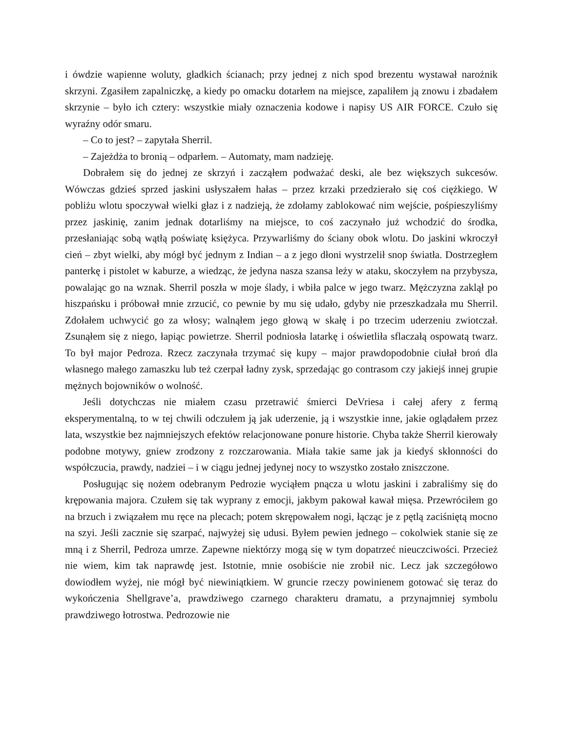i ówdzie wapienne woluty, gładkich ścianach; przy jednej z nich spod brezentu wystawał narożnik skrzyni. Zgasiłem zapalniczkę, a kiedy po omacku dotarłem na miejsce, zapaliłem ją znowu i zbadałem skrzynie – było ich cztery: wszystkie miały oznaczenia kodowe i napisy US AIR FORCE. Czuło się wyraźny odór smaru.
– Co to jest? – zapytała Sherril.
– Zajeżdża to bronią – odparłem. – Automaty, mam nadzieję.
Dobrałem się do jednej ze skrzyń i zacząłem podważać deski, ale bez większych sukcesów. Wówczas gdzieś sprzed jaskini usłyszałem hałas – przez krzaki przedzierało się coś ciężkiego. W pobliżu wlotu spoczywał wielki głaz i z nadzieją, że zdołamy zablokować nim wejście, pośpieszyliśmy przez jaskinię, zanim jednak dotarliśmy na miejsce, to coś zaczynało już wchodzić do środka, przesłaniając sobą wątłą poświatę księżyca. Przywarliśmy do ściany obok wlotu. Do jaskini wkroczył cień – zbyt wielki, aby mógł być jednym z Indian – a z jego dłoni wystrzelił snop światła. Dostrzegłem panterkę i pistolet w kaburze, a wiedząc, że jedyna nasza szansa leży w ataku, skoczyłem na przybysza, powalając go na wznak. Sherril poszła w moje ślady, i wbiła palce w jego twarz. Mężczyzna zaklął po hiszpańsku i próbował mnie zrzucić, co pewnie by mu się udało, gdyby nie przeszkadzała mu Sherril. Zdołałem uchwycić go za włosy; walnąłem jego głową w skałę i po trzecim uderzeniu zwiotczał. Zsunąłem się z niego, łapiąc powietrze. Sherril podniosła latarkę i oświetliła sflaczałą ospowatą twarz. To był major Pedroza. Rzecz zaczynała trzymać się kupy – major prawdopodobnie ciułał broń dla własnego małego zamaszku lub też czerpał ładny zysk, sprzedając go contrasom czy jakiejś innej grupie mężnych bojowników o wolność.
Jeśli dotychczas nie miałem czasu przetrawić śmierci DeVriesa i całej afery z fermą eksperymentalną, to w tej chwili odczułem ją jak uderzenie, ją i wszystkie inne, jakie oglądałem przez lata, wszystkie bez najmniejszych efektów relacjonowane ponure historie. Chyba także Sherril kierowały podobne motywy, gniew zrodzony z rozczarowania. Miała takie same jak ja kiedyś skłonności do współczucia, prawdy, nadziei – i w ciągu jednej jedynej nocy to wszystko zostało zniszczone.
Posługując się nożem odebranym Pedrozie wyciąłem pnącza u wlotu jaskini i zabraliśmy się do krępowania majora. Czułem się tak wyprany z emocji, jakbym pakował kawał mięsa. Przewróciłem go na brzuch i związałem mu ręce na plecach; potem skrępowałem nogi, łącząc je z pętlą zaciśniętą mocno na szyi. Jeśli zacznie się szarpać, najwyżej się udusi. Byłem pewien jednego – cokolwiek stanie się ze mną i z Sherril, Pedroza umrze. Zapewne niektórzy mogą się w tym dopatrzeć nieuczciwości. Przecież nie wiem, kim tak naprawdę jest. Istotnie, mnie osobiście nie zrobił nic. Lecz jak szczegółowo dowiodłem wyżej, nie mógł być niewiniątkiem. W gruncie rzeczy powinienem gotować się teraz do wykończenia Shellgrave’a, prawdziwego czarnego charakteru dramatu, a przynajmniej symbolu prawdziwego łotrostwa. Pedrozowie nie